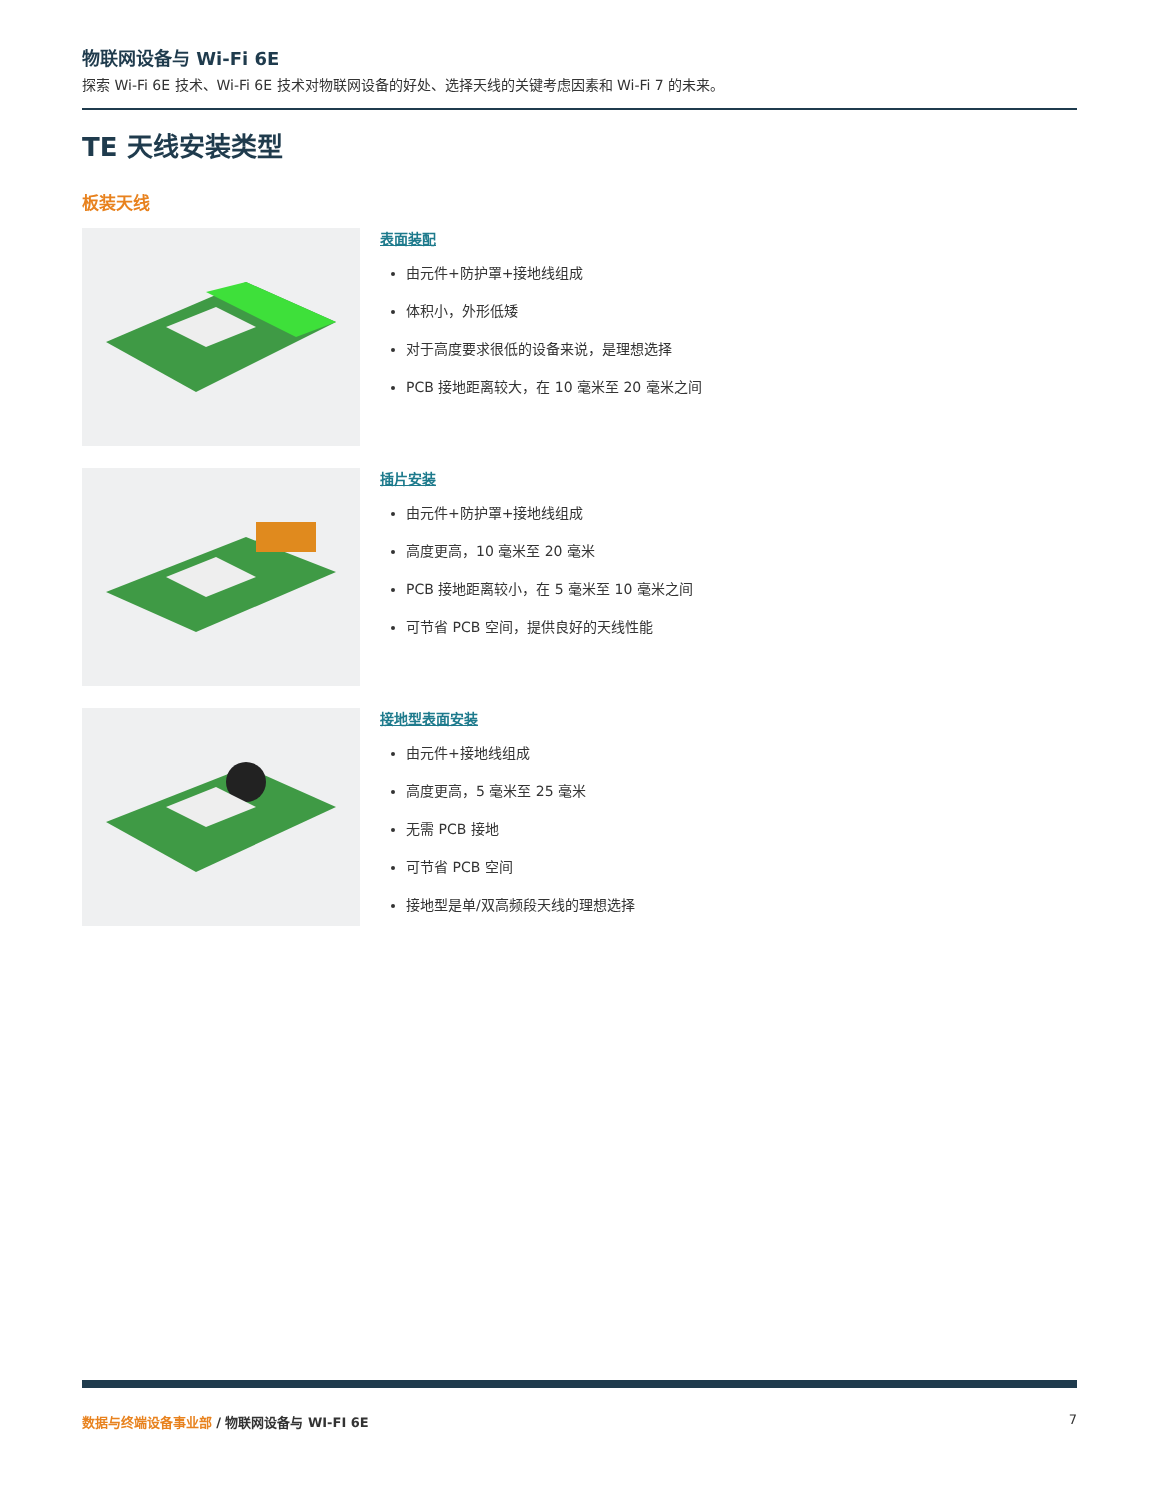物联网设备与 Wi-Fi 6E
探索 Wi-Fi 6E 技术、Wi-Fi 6E 技术对物联网设备的好处、选择天线的关键考虑因素和 Wi-Fi 7 的未来。
TE 天线安装类型
板装天线
表面装配
由元件+防护罩+接地线组成
体积小，外形低矮
对于高度要求很低的设备来说，是理想选择
PCB 接地距离较大，在 10 毫米至 20 毫米之间
插片安装
由元件+防护罩+接地线组成
高度更高，10 毫米至 20 毫米
PCB 接地距离较小，在 5 毫米至 10 毫米之间
可节省 PCB 空间，提供良好的天线性能
接地型表面安装
由元件+接地线组成
高度更高，5 毫米至 25 毫米
无需 PCB 接地
可节省 PCB 空间
接地型是单/双高频段天线的理想选择
数据与终端设备事业部 / 物联网设备与 WI-FI 6E 7